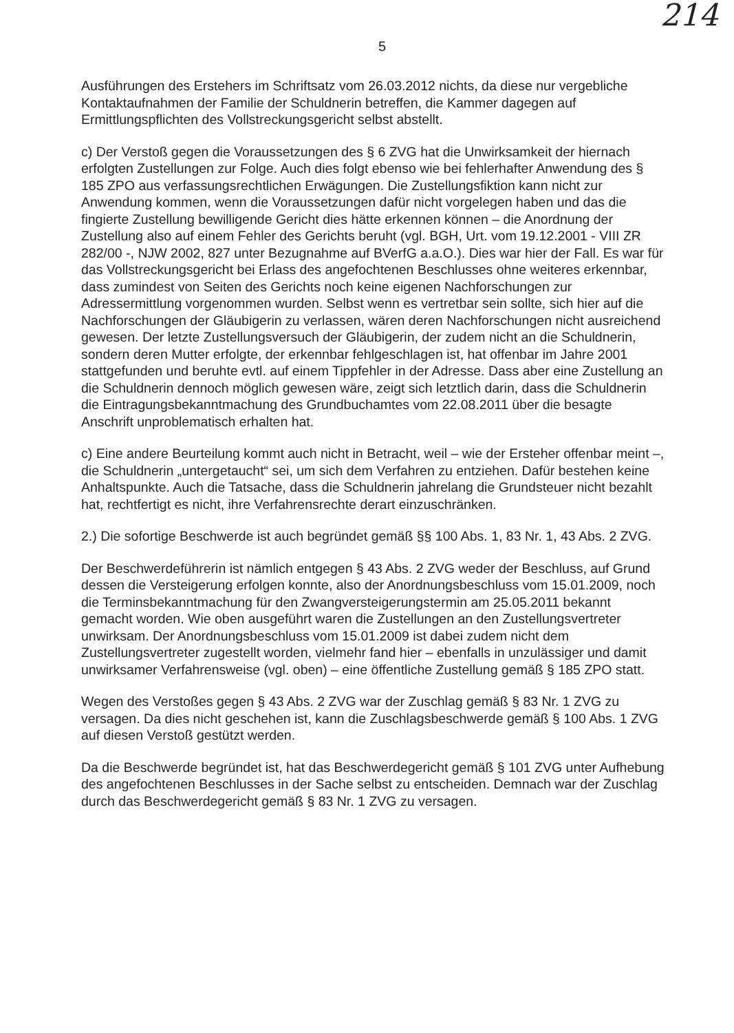5
214
Ausführungen des Erstehers im Schriftsatz vom 26.03.2012 nichts, da diese nur vergebliche Kontaktaufnahmen der Familie der Schuldnerin betreffen, die Kammer dagegen auf Ermittlungspflichten des Vollstreckungsgericht selbst abstellt.
c) Der Verstoß gegen die Voraussetzungen des § 6 ZVG hat die Unwirksamkeit der hiernach erfolgten Zustellungen zur Folge. Auch dies folgt ebenso wie bei fehlerhafter Anwendung des § 185 ZPO aus verfassungsrechtlichen Erwägungen. Die Zustellungsfiktion kann nicht zur Anwendung kommen, wenn die Voraussetzungen dafür nicht vorgelegen haben und das die fingierte Zustellung bewilligende Gericht dies hätte erkennen können – die Anordnung der Zustellung also auf einem Fehler des Gerichts beruht (vgl. BGH, Urt. vom 19.12.2001 - VIII ZR 282/00 -, NJW 2002, 827 unter Bezugnahme auf BVerfG a.a.O.). Dies war hier der Fall. Es war für das Vollstreckungsgericht bei Erlass des angefochtenen Beschlusses ohne weiteres erkennbar, dass zumindest von Seiten des Gerichts noch keine eigenen Nachforschungen zur Adressermittlung vorgenommen wurden. Selbst wenn es vertretbar sein sollte, sich hier auf die Nachforschungen der Gläubigerin zu verlassen, wären deren Nachforschungen nicht ausreichend gewesen. Der letzte Zustellungsversuch der Gläubigerin, der zudem nicht an die Schuldnerin, sondern deren Mutter erfolgte, der erkennbar fehlgeschlagen ist, hat offenbar im Jahre 2001 stattgefunden und beruhte evtl. auf einem Tippfehler in der Adresse. Dass aber eine Zustellung an die Schuldnerin dennoch möglich gewesen wäre, zeigt sich letztlich darin, dass die Schuldnerin die Eintragungsbekanntmachung des Grundbuchamtes vom 22.08.2011 über die besagte Anschrift unproblematisch erhalten hat.
c) Eine andere Beurteilung kommt auch nicht in Betracht, weil – wie der Ersteher offenbar meint –, die Schuldnerin „untergetaucht“ sei, um sich dem Verfahren zu entziehen. Dafür bestehen keine Anhaltspunkte. Auch die Tatsache, dass die Schuldnerin jahrelang die Grundsteuer nicht bezahlt hat, rechtfertigt es nicht, ihre Verfahrensrechte derart einzuschränken.
2.) Die sofortige Beschwerde ist auch begründet gemäß §§ 100 Abs. 1, 83 Nr. 1, 43 Abs. 2 ZVG.
Der Beschwerdeführerin ist nämlich entgegen § 43 Abs. 2 ZVG weder der Beschluss, auf Grund dessen die Versteigerung erfolgen konnte, also der Anordnungsbeschluss vom 15.01.2009, noch die Terminsbekanntmachung für den Zwangversteigerungstermin am 25.05.2011 bekannt gemacht worden. Wie oben ausgeführt waren die Zustellungen an den Zustellungsvertreter unwirksam. Der Anordnungsbeschluss vom 15.01.2009 ist dabei zudem nicht dem Zustellungsvertreter zugestellt worden, vielmehr fand hier – ebenfalls in unzulässiger und damit unwirksamer Verfahrensweise (vgl. oben) – eine öffentliche Zustellung gemäß § 185 ZPO statt.
Wegen des Verstoßes gegen § 43 Abs. 2 ZVG war der Zuschlag gemäß § 83 Nr. 1 ZVG zu versagen. Da dies nicht geschehen ist, kann die Zuschlagsbeschwerde gemäß § 100 Abs. 1 ZVG auf diesen Verstoß gestützt werden.
Da die Beschwerde begründet ist, hat das Beschwerdegericht gemäß § 101 ZVG unter Aufhebung des angefochtenen Beschlusses in der Sache selbst zu entscheiden. Demnach war der Zuschlag durch das Beschwerdegericht gemäß § 83 Nr. 1 ZVG zu versagen.